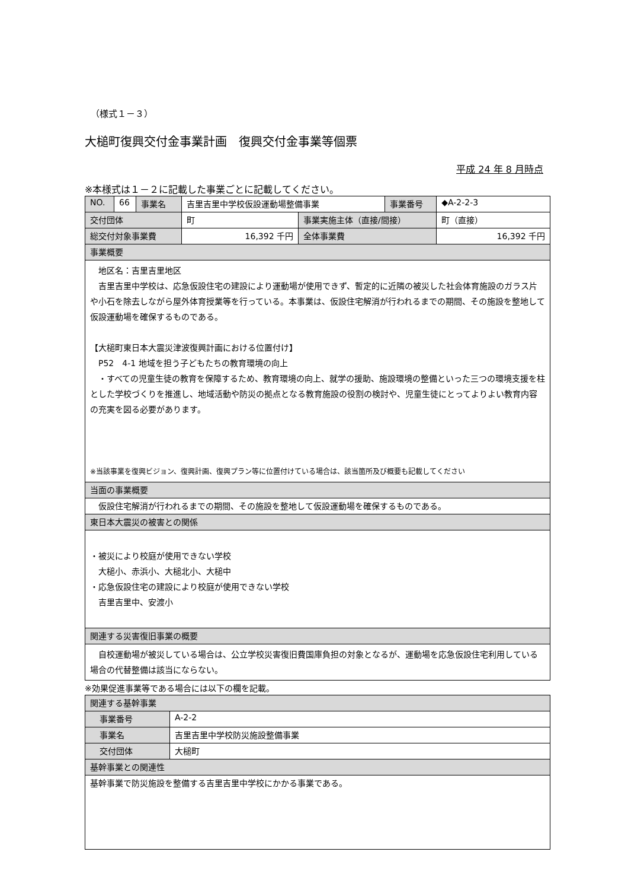（様式１－３）
大槌町復興交付金事業計画　復興交付金事業等個票
平成 24 年 8 月時点
※本様式は１－２に記載した事業ごとに記載してください。
| NO. | 66 | 事業名 | 吉里吉里中学校仮設運動場整備事業 | | 事業番号 | ◆A-2-2-3 |
| 交付団体 | | | 町 | 事業実施主体（直接/間接） | | 町（直接） |
| 総交付対象事業費 | | | 16,392 千円 | 全体事業費 | | 16,392 千円 |
| 事業概要 | | | | | | |
| 地区名：吉里吉里地区 吉里吉里中学校は、応急仮設住宅の建設により運動場が使用できず、暫定的に近隣の被災した社会体育施設のガラス片や小石を除去しながら屋外体育授業等を行っている。本事業は、仮設住宅解消が行われるまでの期間、その施設を整地して仮設運動場を確保するものである。 【大槌町東日本大震災津波復興計画における位置付け】 P52 4-1 地域を担う子どもたちの教育環境の向上 ・すべての児童生徒の教育を保障するため、教育環境の向上、就学の援助、施設環境の整備といった三つの環境支援を柱とした学校づくりを推進し、地域活動や防災の拠点となる教育施設の役割の検討や、児童生徒にとってよりよい教育内容の充実を図る必要があります。 ※当該事業を復興ビジョン、復興計画、復興プラン等に位置付けている場合は、該当箇所及び概要も記載してください | | | | | | |
| 当面の事業概要 | | | | | | |
| 仮設住宅解消が行われるまでの期間、その施設を整地して仮設運動場を確保するものである。 | | | | | | |
| 東日本大震災の被害との関係 | | | | | | |
| ・被災により校庭が使用できない学校 大槌小、赤浜小、大槌北小、大槌中 ・応急仮設住宅の建設により校庭が使用できない学校 吉里吉里中、安渡小 | | | | | | |
| 関連する災害復旧事業の概要 | | | | | | |
| 自校運動場が被災している場合は、公立学校災害復旧費国庫負担の対象となるが、運動場を応急仮設住宅利用している場合の代替整備は該当にならない。 | | | | | | |
※効果促進事業等である場合には以下の欄を記載。
| 関連する基幹事業 | |
| 事業番号 | A-2-2 |
| 事業名 | 吉里吉里中学校防災施設整備事業 |
| 交付団体 | 大槌町 |
| 基幹事業との関連性 | |
| 基幹事業で防災施設を整備する吉里吉里中学校にかかる事業である。 | |